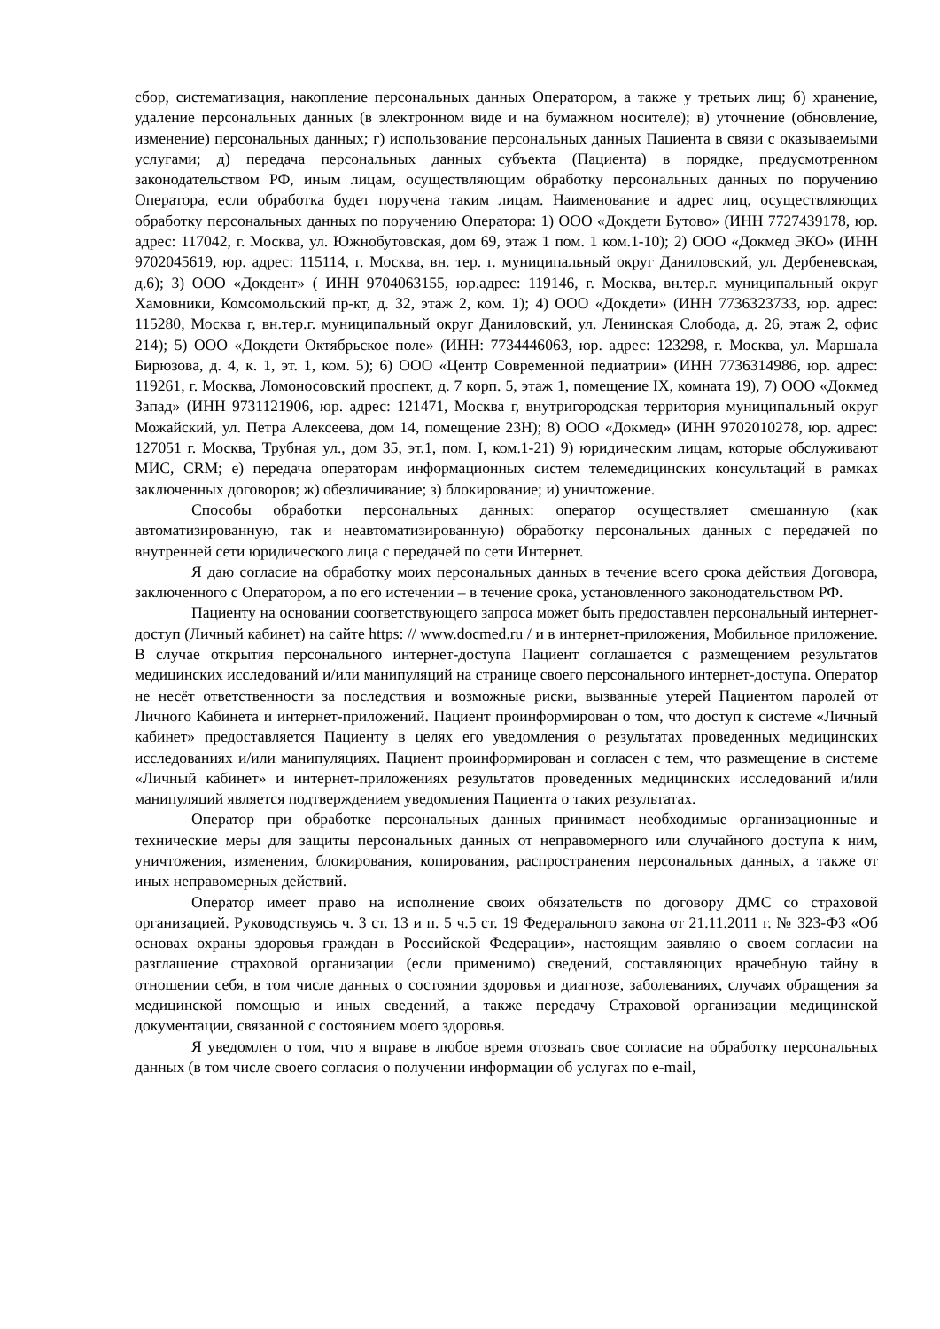сбор, систематизация, накопление персональных данных Оператором, а также у третьих лиц; б) хранение, удаление персональных данных (в электронном виде и на бумажном носителе); в) уточнение (обновление, изменение) персональных данных; г) использование персональных данных Пациента в связи с оказываемыми услугами; д) передача персональных данных субъекта (Пациента) в порядке, предусмотренном законодательством РФ, иным лицам, осуществляющим обработку персональных данных по поручению Оператора, если обработка будет поручена таким лицам. Наименование и адрес лиц, осуществляющих обработку персональных данных по поручению Оператора: 1) ООО «Докдети Бутово» (ИНН 7727439178, юр. адрес: 117042, г. Москва, ул. Южнобутовская, дом 69, этаж 1 пом. 1 ком.1-10); 2) ООО «Докмед ЭКО» (ИНН 9702045619, юр. адрес: 115114, г. Москва, вн. тер. г. муниципальный округ Даниловский, ул. Дербеневская, д.6); 3) ООО «Докдент» ( ИНН 9704063155, юр.адрес: 119146, г. Москва, вн.тер.г. муниципальный округ Хамовники, Комсомольский пр-кт, д. 32, этаж 2, ком. 1); 4) ООО «Докдети» (ИНН 7736323733, юр. адрес: 115280, Москва г, вн.тер.г. муниципальный округ Даниловский, ул. Ленинская Слобода, д. 26, этаж 2, офис 214); 5) ООО «Докдети Октябрьское поле» (ИНН: 7734446063, юр. адрес: 123298, г. Москва, ул. Маршала Бирюзова, д. 4, к. 1, эт. 1, ком. 5); 6) ООО «Центр Современной педиатрии» (ИНН 7736314986, юр. адрес: 119261, г. Москва, Ломоносовский проспект, д. 7 корп. 5, этаж 1, помещение IX, комната 19), 7) ООО «Докмед Запад» (ИНН 9731121906, юр. адрес: 121471, Москва г, внутригородская территория муниципальный округ Можайский, ул. Петра Алексеева, дом 14, помещение 23Н); 8) ООО «Докмед» (ИНН 9702010278, юр. адрес: 127051 г. Москва, Трубная ул., дом 35, эт.1, пом. I, ком.1-21) 9) юридическим лицам, которые обслуживают МИС, CRM; е) передача операторам информационных систем телемедицинских консультаций в рамках заключенных договоров; ж) обезличивание; з) блокирование; и) уничтожение.
Способы обработки персональных данных: оператор осуществляет смешанную (как автоматизированную, так и неавтоматизированную) обработку персональных данных с передачей по внутренней сети юридического лица с передачей по сети Интернет.
Я даю согласие на обработку моих персональных данных в течение всего срока действия Договора, заключенного с Оператором, а по его истечении – в течение срока, установленного законодательством РФ.
Пациенту на основании соответствующего запроса может быть предоставлен персональный интернет-доступ (Личный кабинет) на сайте https: // www.docmed.ru / и в интернет-приложения, Мобильное приложение. В случае открытия персонального интернет-доступа Пациент соглашается с размещением результатов медицинских исследований и/или манипуляций на странице своего персонального интернет-доступа. Оператор не несёт ответственности за последствия и возможные риски, вызванные утерей Пациентом паролей от Личного Кабинета и интернет-приложений. Пациент проинформирован о том, что доступ к системе «Личный кабинет» предоставляется Пациенту в целях его уведомления о результатах проведенных медицинских исследованиях и/или манипуляциях. Пациент проинформирован и согласен с тем, что размещение в системе «Личный кабинет» и интернет-приложениях результатов проведенных медицинских исследований и/или манипуляций является подтверждением уведомления Пациента о таких результатах.
Оператор при обработке персональных данных принимает необходимые организационные и технические меры для защиты персональных данных от неправомерного или случайного доступа к ним, уничтожения, изменения, блокирования, копирования, распространения персональных данных, а также от иных неправомерных действий.
Оператор имеет право на исполнение своих обязательств по договору ДМС со страховой организацией. Руководствуясь ч. 3 ст. 13 и п. 5 ч.5 ст. 19 Федерального закона от 21.11.2011 г. № 323-ФЗ «Об основах охраны здоровья граждан в Российской Федерации», настоящим заявляю о своем согласии на разглашение страховой организации (если применимо) сведений, составляющих врачебную тайну в отношении себя, в том числе данных о состоянии здоровья и диагнозе, заболеваниях, случаях обращения за медицинской помощью и иных сведений, а также передачу Страховой организации медицинской документации, связанной с состоянием моего здоровья.
Я уведомлен о том, что я вправе в любое время отозвать свое согласие на обработку персональных данных (в том числе своего согласия о получении информации об услугах по e-mail,